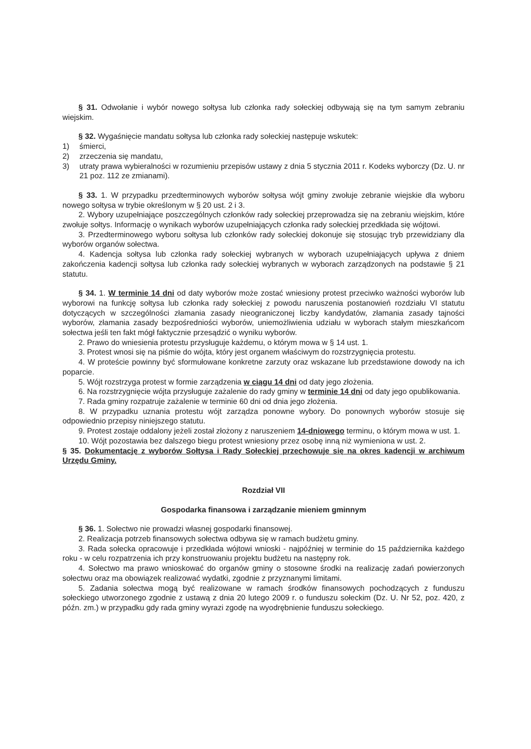§ 31. Odwołanie i wybór nowego sołtysa lub członka rady sołeckiej odbywają się na tym samym zebraniu wiejskim.
§ 32. Wygaśnięcie mandatu sołtysa lub członka rady sołeckiej następuje wskutek:
1) śmierci,
2) zrzeczenia się mandatu,
3) utraty prawa wybieralności w rozumieniu przepisów ustawy z dnia 5 stycznia 2011 r. Kodeks wyborczy (Dz. U. nr 21 poz. 112 ze zmianami).
§ 33. 1. W przypadku przedterminowych wyborów sołtysa wójt gminy zwołuje zebranie wiejskie dla wyboru nowego sołtysa w trybie określonym w § 20 ust. 2 i 3.
2. Wybory uzupełniające poszczególnych członków rady sołeckiej przeprowadza się na zebraniu wiejskim, które zwołuje sołtys. Informację o wynikach wyborów uzupełniających członka rady sołeckiej przedkłada się wójtowi.
3. Przedterminowego wyboru sołtysa lub członków rady sołeckiej dokonuje się stosując tryb przewidziany dla wyborów organów sołectwa.
4. Kadencja sołtysa lub członka rady sołeckiej wybranych w wyborach uzupełniających upływa z dniem zakończenia kadencji sołtysa lub członka rady sołeckiej wybranych w wyborach zarządzonych na podstawie § 21 statutu.
§ 34. 1. W terminie 14 dni od daty wyborów może zostać wniesiony protest przeciwko ważności wyborów lub wyborowi na funkcję sołtysa lub członka rady sołeckiej z powodu naruszenia postanowień rozdziału VI statutu dotyczących w szczególności złamania zasady nieograniczonej liczby kandydatów, złamania zasady tajności wyborów, złamania zasady bezpośredniości wyborów, uniemożliwienia udziału w wyborach stałym mieszkańcom sołectwa jeśli ten fakt mógł faktycznie przesądzić o wyniku wyborów.
2. Prawo do wniesienia protestu przysługuje każdemu, o którym mowa w § 14 ust. 1.
3. Protest wnosi się na piśmie do wójta, który jest organem właściwym do rozstrzygnięcia protestu.
4. W proteście powinny być sformułowane konkretne zarzuty oraz wskazane lub przedstawione dowody na ich poparcie.
5. Wójt rozstrzyga protest w formie zarządzenia w ciągu 14 dni od daty jego złożenia.
6. Na rozstrzygnięcie wójta przysługuje zażalenie do rady gminy w terminie 14 dni od daty jego opublikowania.
7. Rada gminy rozpatruje zażalenie w terminie 60 dni od dnia jego złożenia.
8. W przypadku uznania protestu wójt zarządza ponowne wybory. Do ponownych wyborów stosuje się odpowiednio przepisy niniejszego statutu.
9. Protest zostaje oddalony jeżeli został złożony z naruszeniem 14-dniowego terminu, o którym mowa w ust. 1.
10. Wójt pozostawia bez dalszego biegu protest wniesiony przez osobę inną niż wymieniona w ust. 2.
§ 35. Dokumentację z wyborów Sołtysa i Rady Sołeckiej przechowuje się na okres kadencji w archiwum Urzędu Gminy.
Rozdział VII
Gospodarka finansowa i zarządzanie mieniem gminnym
§ 36. 1. Sołectwo nie prowadzi własnej gospodarki finansowej.
2. Realizacja potrzeb finansowych sołectwa odbywa się w ramach budżetu gminy.
3. Rada sołecka opracowuje i przedkłada wójtowi wnioski - najpóźniej w terminie do 15 października każdego roku - w celu rozpatrzenia ich przy konstruowaniu projektu budżetu na następny rok.
4. Sołectwo ma prawo wnioskować do organów gminy o stosowne środki na realizację zadań powierzonych sołectwu oraz ma obowiązek realizować wydatki, zgodnie z przyznanymi limitami.
5. Zadania sołectwa mogą być realizowane w ramach środków finansowych pochodzących z funduszu sołeckiego utworzonego zgodnie z ustawą z dnia 20 lutego 2009 r. o funduszu sołeckim (Dz. U. Nr 52, poz. 420, z późn. zm.) w przypadku gdy rada gminy wyrazi zgodę na wyodrębnienie funduszu sołeckiego.